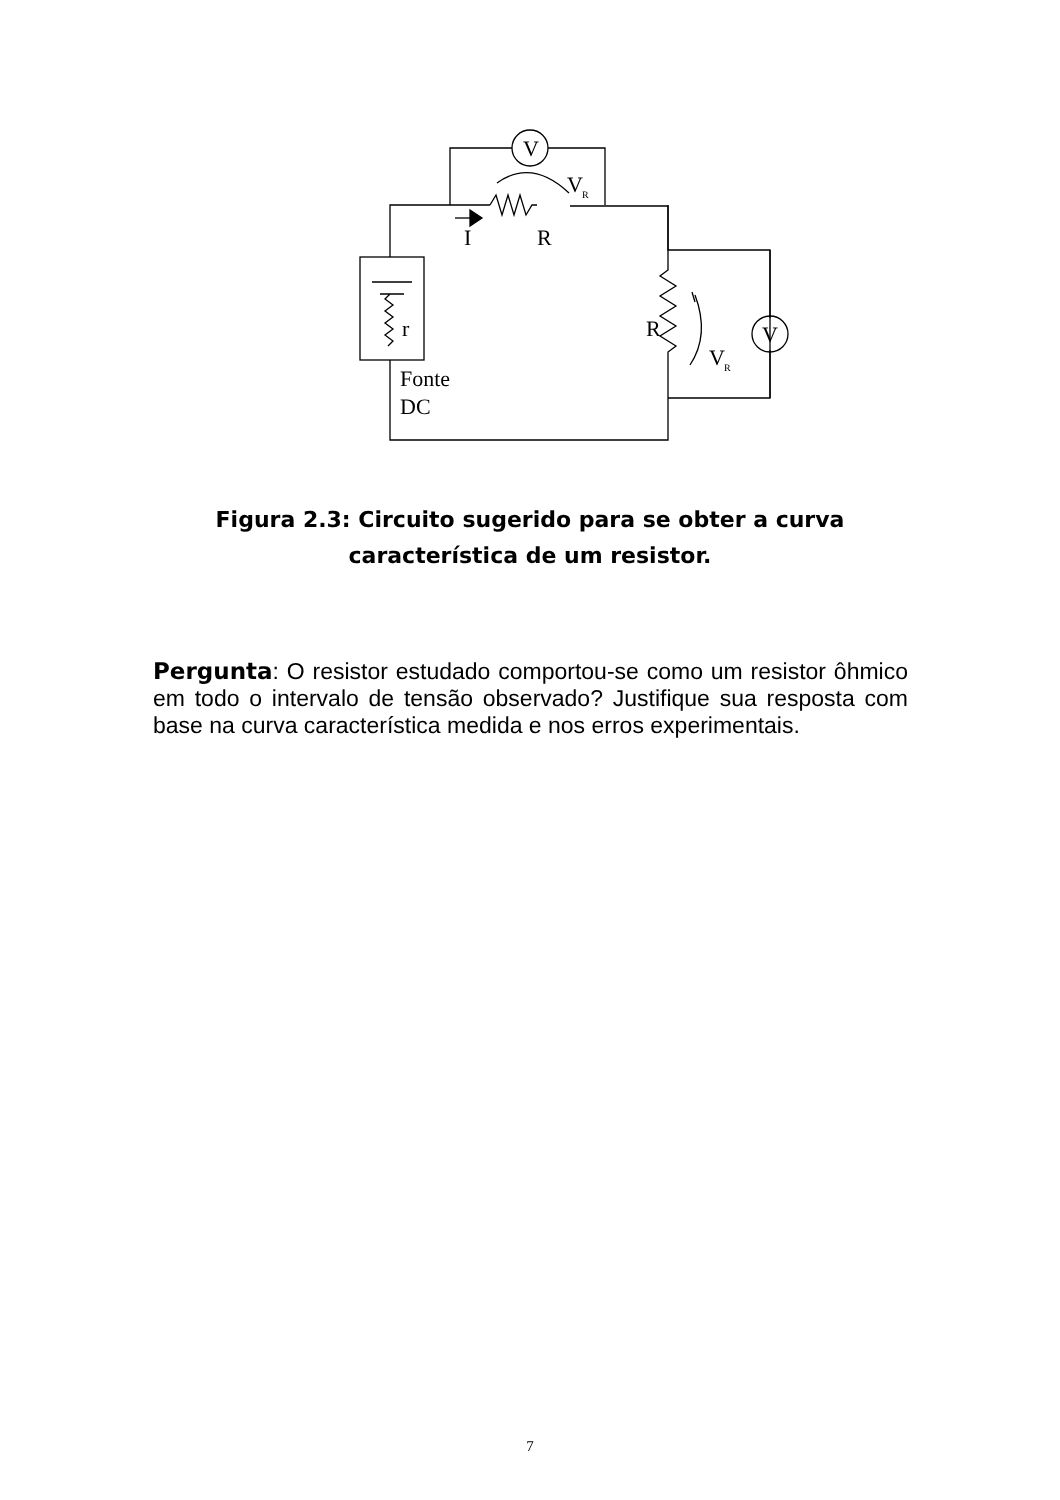V
V
R
I
R
r
R
V
V
R
Fonte
DC
Figura 2.3: Circuito sugerido para se obter a curva característica de um resistor.
Pergunta: O resistor estudado comportou-se como um resistor ôhmico em todo o intervalo de tensão observado? Justifique sua resposta com base na curva característica medida e nos erros experimentais.
7